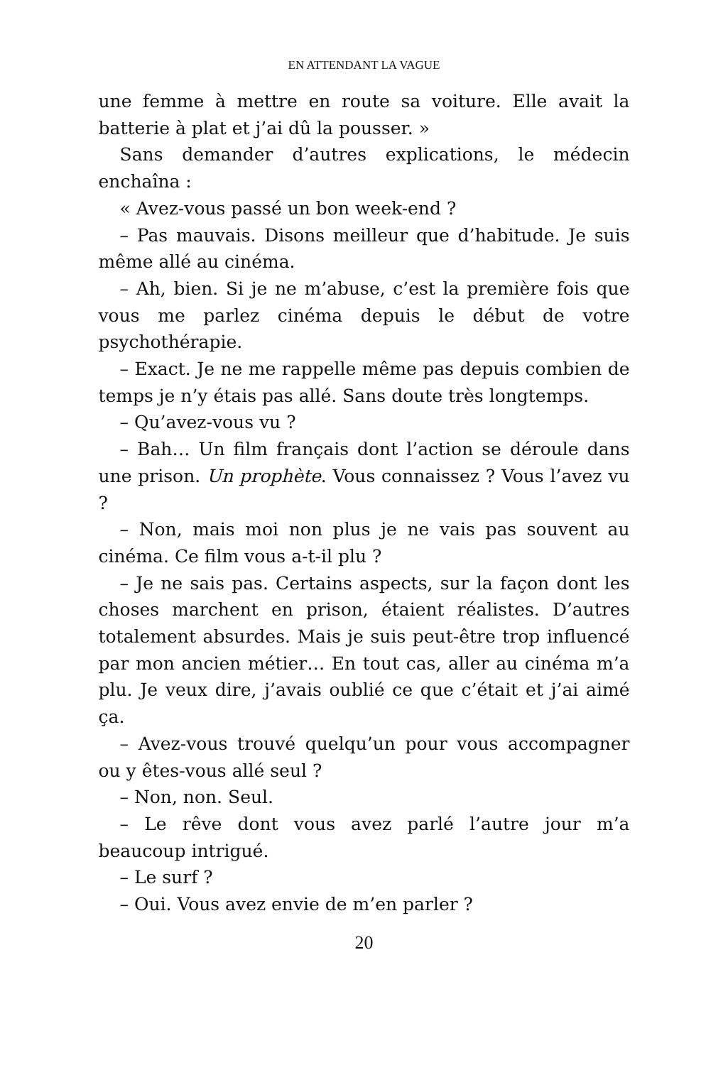EN ATTENDANT LA VAGUE
une femme à mettre en route sa voiture. Elle avait la batterie à plat et j’ai dû la pousser. »
Sans demander d’autres explications, le médecin enchaîna :
« Avez-vous passé un bon week-end ?
– Pas mauvais. Disons meilleur que d’habitude. Je suis même allé au cinéma.
– Ah, bien. Si je ne m’abuse, c’est la première fois que vous me parlez cinéma depuis le début de votre psychothérapie.
– Exact. Je ne me rappelle même pas depuis combien de temps je n’y étais pas allé. Sans doute très longtemps.
– Qu’avez-vous vu ?
– Bah… Un film français dont l’action se déroule dans une prison. Un prophète. Vous connaissez ? Vous l’avez vu ?
– Non, mais moi non plus je ne vais pas souvent au cinéma. Ce film vous a-t-il plu ?
– Je ne sais pas. Certains aspects, sur la façon dont les choses marchent en prison, étaient réalistes. D’autres totalement absurdes. Mais je suis peut-être trop influencé par mon ancien métier… En tout cas, aller au cinéma m’a plu. Je veux dire, j’avais oublié ce que c’était et j’ai aimé ça.
– Avez-vous trouvé quelqu’un pour vous accompagner ou y êtes-vous allé seul ?
– Non, non. Seul.
– Le rêve dont vous avez parlé l’autre jour m’a beaucoup intrigué.
– Le surf ?
– Oui. Vous avez envie de m’en parler ?
20